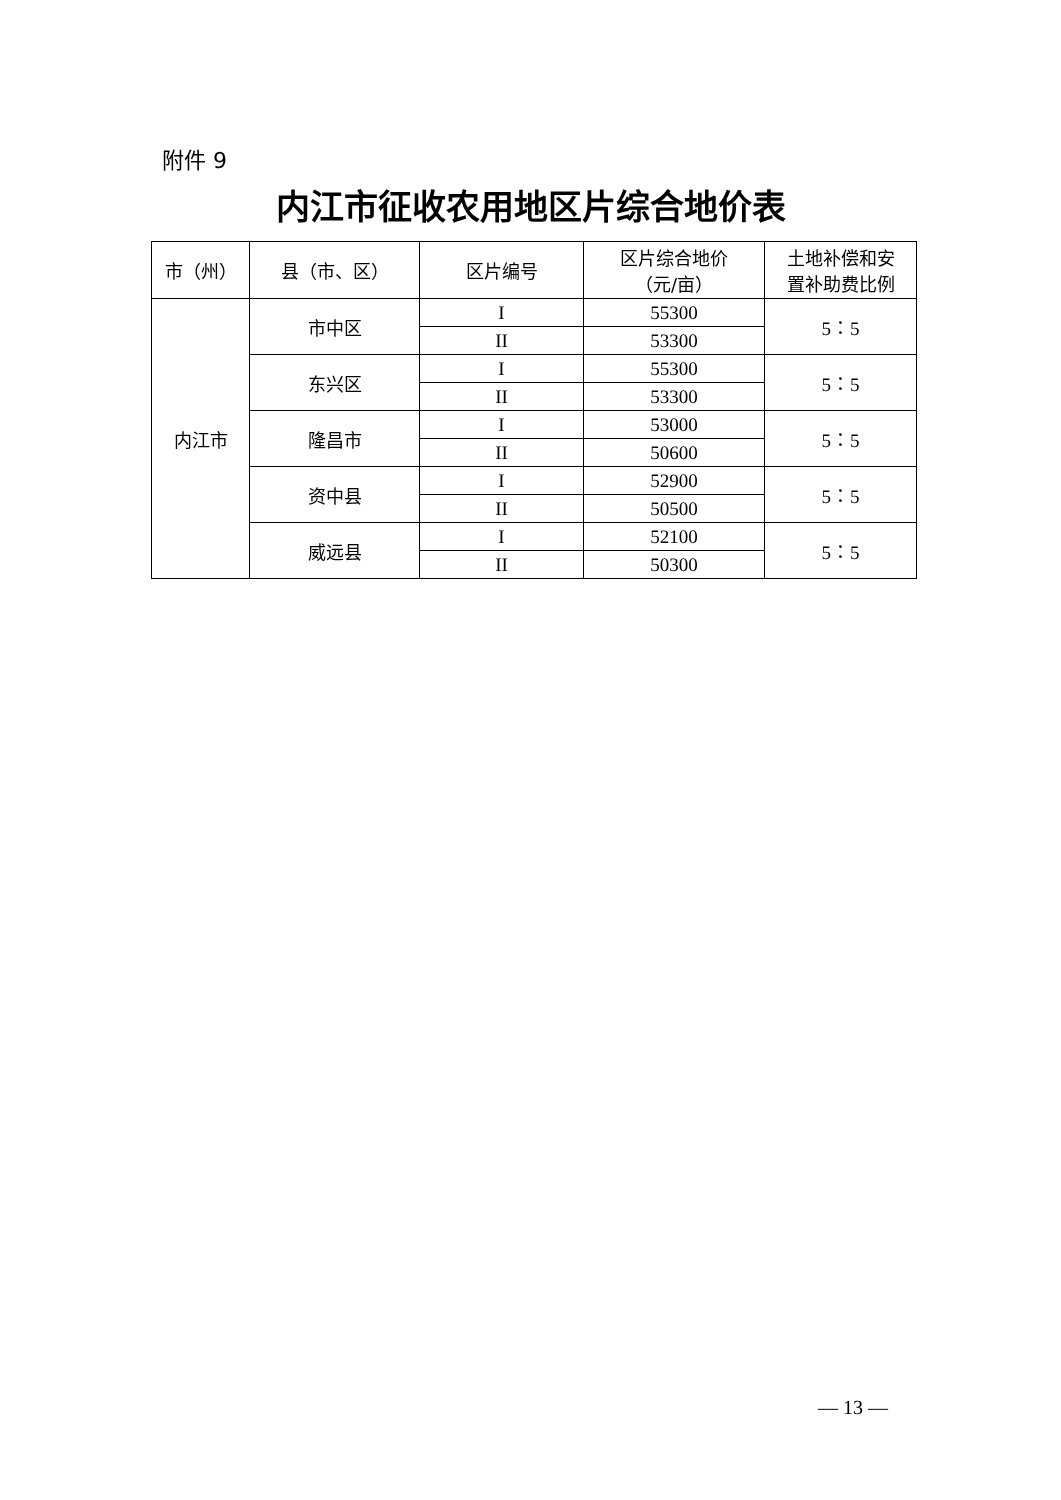附件 9
内江市征收农用地区片综合地价表
| 市（州） | 县（市、区） | 区片编号 | 区片综合地价 （元/亩） | 土地补偿和安 置补助费比例 |
| --- | --- | --- | --- | --- |
| 内江市 | 市中区 | I | 55300 | 5：5 |
| | | II | 53300 | |
| | 东兴区 | I | 55300 | 5：5 |
| | | II | 53300 | |
| | 隆昌市 | I | 53000 | 5：5 |
| | | II | 50600 | |
| | 资中县 | I | 52900 | 5：5 |
| | | II | 50500 | |
| | 威远县 | I | 52100 | 5：5 |
| | | II | 50300 | |
— 13 —